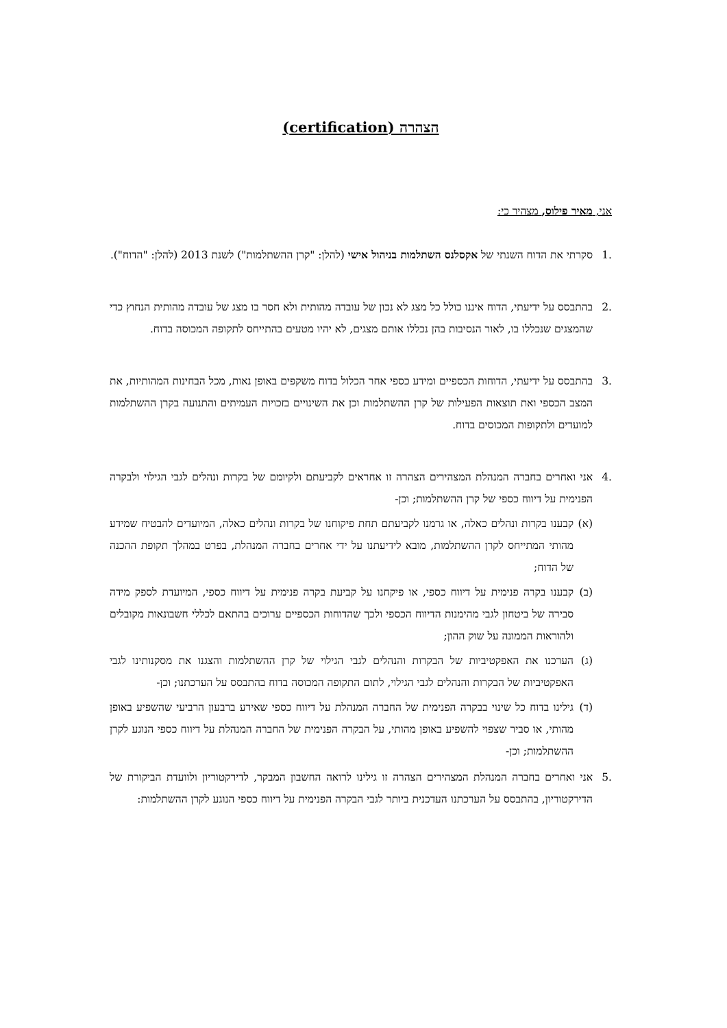הצהרה (certification)
אני, מאיר פילוס, מצהיר כי:
.1 סקרתי את הדוח השנתי של אקסלנס השתלמות בניהול אישי (להלן: "קרן ההשתלמות") לשנת 2013 (להלן: "הדוח").
.2 בהתבסס על ידיעתי, הדוח איננו כולל כל מצג לא נכון של עובדה מהותית ולא חסר בו מצג של עובדה מהותית הנחוץ כדי שהמצגים שנכללו בו, לאור הנסיבות בהן נכללו אותם מצגים, לא יהיו מטעים בהתייחס לתקופה המכוסה בדוח.
.3 בהתבסס על ידיעתי, הדוחות הכספיים ומידע כספי אחר הכלול בדוח משקפים באופן נאות, מכל הבחינות המהותיות, את המצב הכספי ואת תוצאות הפעילות של קרן ההשתלמות וכן את השינויים בזכויות העמיתים והתנועה בקרן ההשתלמות למועדים ולתקופות המכוסים בדוח.
.4 אני ואחרים בחברה המנהלת המצהירים הצהרה זו אחראים לקביעתם ולקיומם של בקרות ונהלים לגבי הגילוי ולבקרה הפנימית על דיווח כספי של קרן ההשתלמות; וכן-
(א) קבענו בקרות ונהלים כאלה, או גרמנו לקביעתם תחת פיקוחנו של בקרות ונהלים כאלה, המיועדים להבטיח שמידע מהותי המתייחס לקרן ההשתלמות, מובא לידיעתנו על ידי אחרים בחברה המנהלת, בפרט במהלך תקופת ההכנה של הדוח;
(ב) קבענו בקרה פנימית על דיווח כספי, או פיקחנו על קביעת בקרה פנימית על דיווח כספי, המיועדת לספק מידה סבירה של ביטחון לגבי מהימנות הדיווח הכספי ולכך שהדוחות הכספיים ערוכים בהתאם לכללי חשבונאות מקובלים ולהוראות הממונה על שוק ההון;
(ג) הערכנו את האפקטיביות של הבקרות והנהלים לגבי הגילוי של קרן ההשתלמות והצגנו את מסקנותינו לגבי האפקטיביות של הבקרות והנהלים לגבי הגילוי, לתום התקופה המכוסה בדוח בהתבסס על הערכתנו; וכן-
(ד) גילינו בדוח כל שינוי בבקרה הפנימית של החברה המנהלת על דיווח כספי שאירע ברבעון הרביעי שהשפיע באופן מהותי, או סביר שצפוי להשפיע באופן מהותי, על הבקרה הפנימית של החברה המנהלת על דיווח כספי הנוגע לקרן ההשתלמות; וכן-
.5 אני ואחרים בחברה המנהלת המצהירים הצהרה זו גילינו לרואה החשבון המבקר, לדירקטוריון ולוועדת הביקורת של הדירקטוריון, בהתבסס על הערכתנו העדכנית ביותר לגבי הבקרה הפנימית על דיווח כספי הנוגע לקרן ההשתלמות: